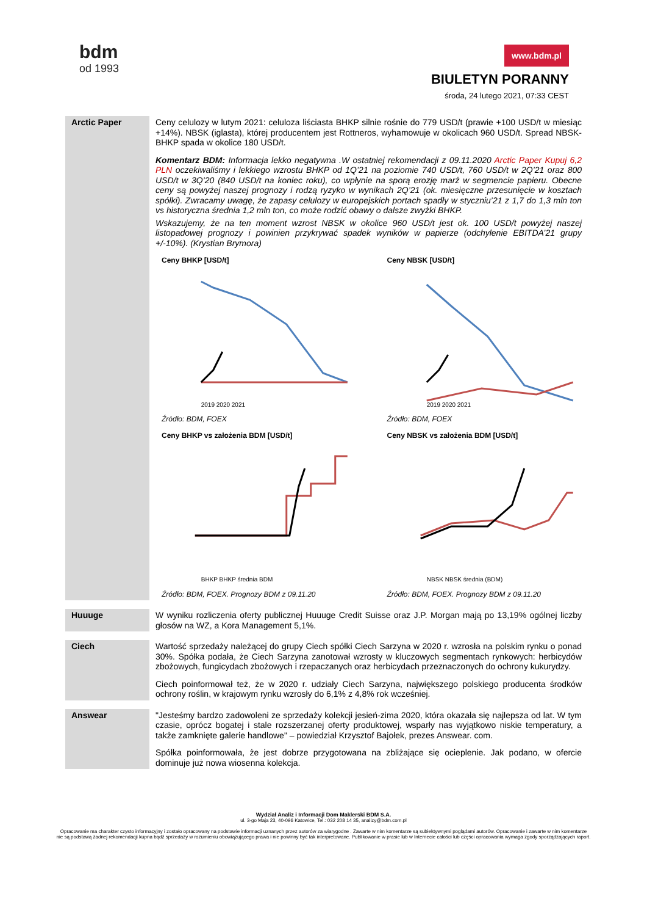bdm
od 1993
www.bdm.pl
BIULETYN PORANNY
środa, 24 lutego 2021, 07:33 CEST
Arctic Paper
Ceny celulozy w lutym 2021: celuloza liściasta BHKP silnie rośnie do 779 USD/t (prawie +100 USD/t w miesiąc +14%). NBSK (iglasta), której producentem jest Rottneros, wyhamowuje w okolicach 960 USD/t. Spread NBSK-BHKP spada w okolice 180 USD/t.
Komentarz BDM: Informacja lekko negatywna .W ostatniej rekomendacji z 09.11.2020 Arctic Paper Kupuj 6,2 PLN oczekiwaliśmy i lekkiego wzrostu BHKP od 1Q’21 na poziomie 740 USD/t, 760 USD/t w 2Q’21 oraz 800 USD/t w 3Q’20 (840 USD/t na koniec roku), co wpłynie na sporą erozję marż w segmencie papieru. Obecne ceny są powyżej naszej prognozy i rodzą ryzyko w wynikach 2Q’21 (ok. miesięczne przesunięcie w kosztach spółki). Zwracamy uwagę, że zapasy celulozy w europejskich portach spadły w styczniu’21 z 1,7 do 1,3 mln ton vs historyczna średnia 1,2 mln ton, co może rodzić obawy o dalsze zwyżki BHKP.
Wskazujemy, że na ten moment wzrost NBSK w okolice 960 USD/t jest ok. 100 USD/t powyżej naszej listopadowej prognozy i powinien przykrywać spadek wyników w papierze (odchylenie EBITDA’21 grupy +/-10%). (Krystian Brymora)
Ceny BHKP [USD/t]
2019 2020 2021
Źródło: BDM, FOEX
Ceny NBSK [USD/t]
2019 2020 2021
Źródło: BDM, FOEX
Ceny BHKP vs założenia BDM [USD/t]
BHKP BHKP średnia BDM
Źródło: BDM, FOEX. Prognozy BDM z 09.11.20
Ceny NBSK vs założenia BDM [USD/t]
NBSK NBSK średnia (BDM)
Źródło: BDM, FOEX. Prognozy BDM z 09.11.20
Huuuge
W wyniku rozliczenia oferty publicznej Huuuge Credit Suisse oraz J.P. Morgan mają po 13,19% ogólnej liczby głosów na WZ, a Kora Management 5,1%.
Ciech
Wartość sprzedaży należącej do grupy Ciech spółki Ciech Sarzyna w 2020 r. wzrosła na polskim rynku o ponad 30%. Spółka podała, że Ciech Sarzyna zanotował wzrosty w kluczowych segmentach rynkowych: herbicydów zbożowych, fungicydach zbożowych i rzepaczanych oraz herbicydach przeznaczonych do ochrony kukurydzy.
Ciech poinformował też, że w 2020 r. udziały Ciech Sarzyna, największego polskiego producenta środków ochrony roślin, w krajowym rynku wzrosły do 6,1% z 4,8% rok wcześniej.
Answear
"Jesteśmy bardzo zadowoleni ze sprzedaży kolekcji jesień-zima 2020, która okazała się najlepsza od lat. W tym czasie, oprócz bogatej i stale rozszerzanej oferty produktowej, wsparły nas wyjątkowo niskie temperatury, a także zamknięte galerie handlowe" – powiedział Krzysztof Bajołek, prezes Answear. com.
Spółka poinformowała, że jest dobrze przygotowana na zbliżające się ocieplenie. Jak podano, w ofercie dominuje już nowa wiosenna kolekcja.
Wydział Analiz i Informacji Dom Maklerski BDM S.A.
ul. 3-go Maja 23, 40-096 Katowice, Tel.: 032 208 14 35, analizy@bdm.com.pl
Opracowanie ma charakter czysto informacyjny i zostało opracowany na podstawie informacji uznanych przez autorów za wiarygodne . Zawarte w nim komentarze są subiektywnymi poglądami autorów. Opracowanie i zawarte w nim komentarze
nie są podstawą żadnej rekomendacji kupna bądź sprzedaży w rozumieniu obowiązującego prawa i nie powinny być tak interpretowane. Publikowanie w prasie lub w Internecie całości lub części opracowania wymaga zgody sporządzających raport.